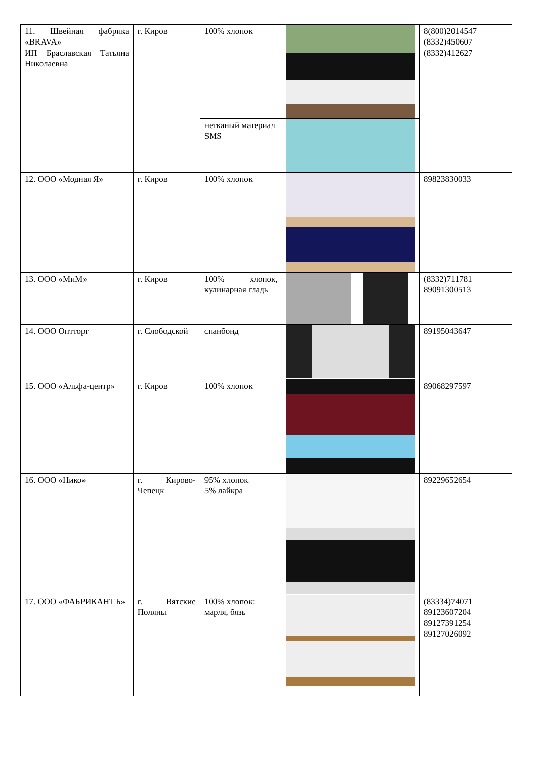| 11. Швейная фабрика «BRAVA» ИП Браславская Татьяна Николаевна | г. Киров | 100% хлопок | | 8(800)2014547 (8332)450607 (8332)412627 |
| | | нетканый материал SMS | | |
| 12. ООО «Модная Я» | г. Киров | 100% хлопок | | 89823830033 |
| 13. ООО «МиМ» | г. Киров | 100% хлопок, кулинарная гладь | | (8332)711781 89091300513 |
| 14. ООО Оптторг | г. Слободской | спанбонд | | 89195043647 |
| 15. ООО «Альфа-центр» | г. Киров | 100% хлопок | | 89068297597 |
| 16. ООО «Нико» | г. Кирово-Чепецк | 95% хлопок 5% лайкра | | 89229652654 |
| 17. ООО «ФАБРИКАНТЪ» | г. Вятские Поляны | 100% хлопок: марля, бязь | | (83334)74071 89123607204 89127391254 89127026092 |